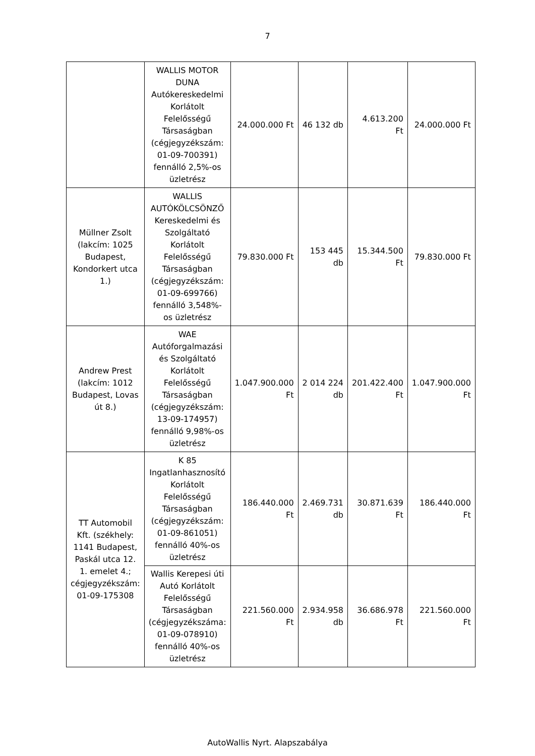7
| | WALLIS MOTOR DUNA Autókereskedelmi Korlátolt Felelősségű Társaságban (cégjegyzékszám: 01-09-700391) fennálló 2,5%-os üzletrész | 24.000.000 Ft | 46 132 db | 4.613.200 Ft | 24.000.000 Ft |
| Müllner Zsolt (lakcím: 1025 Budapest, Kondorkert utca 1.) | WALLIS AUTÓKÖLCSÖNZŐ Kereskedelmi és Szolgáltató Korlátolt Felelősségű Társaságban (cégjegyzékszám: 01-09-699766) fennálló 3,548%-os üzletrész | 79.830.000 Ft | 153 445 db | 15.344.500 Ft | 79.830.000 Ft |
| Andrew Prest (lakcím: 1012 Budapest, Lovas út 8.) | WAE Autóforgalmazási és Szolgáltató Korlátolt Felelősségű Társaságban (cégjegyzékszám: 13-09-174957) fennálló 9,98%-os üzletrész | 1.047.900.000 Ft | 2 014 224 db | 201.422.400 Ft | 1.047.900.000 Ft |
| TT Automobil Kft. (székhely: 1141 Budapest, Paskál utca 12. 1. emelet 4.; cégjegyzékszám: 01-09-175308 | K 85 Ingatlanhasznosító Korlátolt Felelősségű Társaságban (cégjegyzékszám: 01-09-861051) fennálló 40%-os üzletrész | 186.440.000 Ft | 2.469.731 db | 30.871.639 Ft | 186.440.000 Ft |
| | Wallis Kerepesi úti Autó Korlátolt Felelősségű Társaságban (cégjegyzékszáma: 01-09-078910) fennálló 40%-os üzletrész | 221.560.000 Ft | 2.934.958 db | 36.686.978 Ft | 221.560.000 Ft |
AutoWallis Nyrt. Alapszabálya